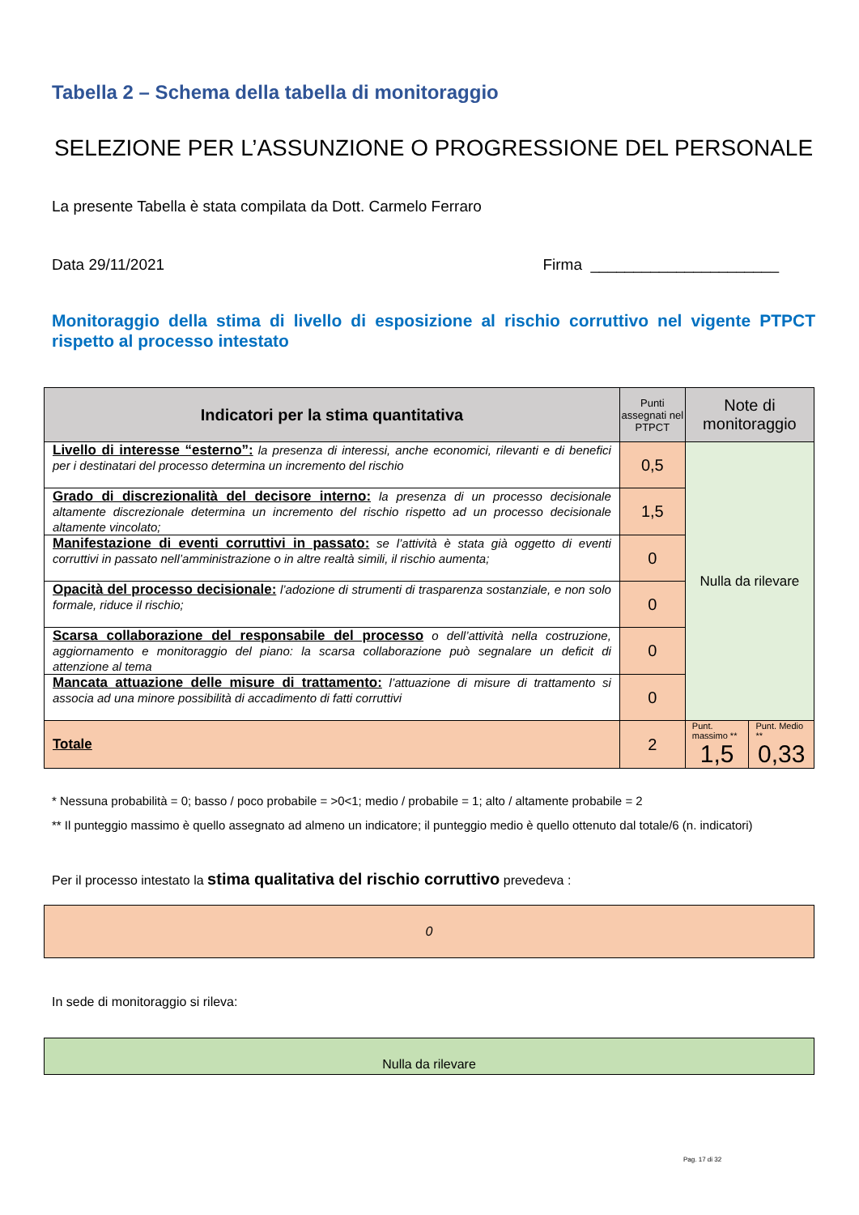Tabella 2 – Schema della tabella di monitoraggio
SELEZIONE PER L’ASSUNZIONE O PROGRESSIONE DEL PERSONALE
La presente Tabella è stata compilata da Dott. Carmelo Ferraro
Data 29/11/2021 Firma ______________________
Monitoraggio della stima di livello di esposizione al rischio corruttivo nel vigente PTPCT rispetto al processo intestato
| Indicatori per la stima quantitativa | Punti assegnati nel PTPCT | Note di monitoraggio | |
| Livello di interesse “esterno”: la presenza di interessi, anche economici, rilevanti e di benefici per i destinatari del processo determina un incremento del rischio | 0,5 | Nulla da rilevare | |
| Grado di discrezionalità del decisore interno: la presenza di un processo decisionale altamente discrezionale determina un incremento del rischio rispetto ad un processo decisionale altamente vincolato; | 1,5 | | |
| Manifestazione di eventi corruttivi in passato: se l’attività è stata già oggetto di eventi corruttivi in passato nell’amministrazione o in altre realtà simili, il rischio aumenta; | 0 | | |
| Opacità del processo decisionale: l’adozione di strumenti di trasparenza sostanziale, e non solo formale, riduce il rischio; | 0 | | |
| Scarsa collaborazione del responsabile del processo o dell’attività nella costruzione, aggiornamento e monitoraggio del piano: la scarsa collaborazione può segnalare un deficit di attenzione al tema | 0 | | |
| Mancata attuazione delle misure di trattamento: l’attuazione di misure di trattamento si associa ad una minore possibilità di accadimento di fatti corruttivi | 0 | | |
| Totale | 2 | Punt. massimo ** 1,5 | Punt. Medio ** 0,33 |
* Nessuna probabilità = 0; basso / poco probabile = >0<1; medio / probabile = 1; alto / altamente probabile = 2
** Il punteggio massimo è quello assegnato ad almeno un indicatore; il punteggio medio è quello ottenuto dal totale/6 (n. indicatori)
Per il processo intestato la stima qualitativa del rischio corruttivo prevedeva :
0
In sede di monitoraggio si rileva:
Nulla da rilevare
Pag. 17 di 32